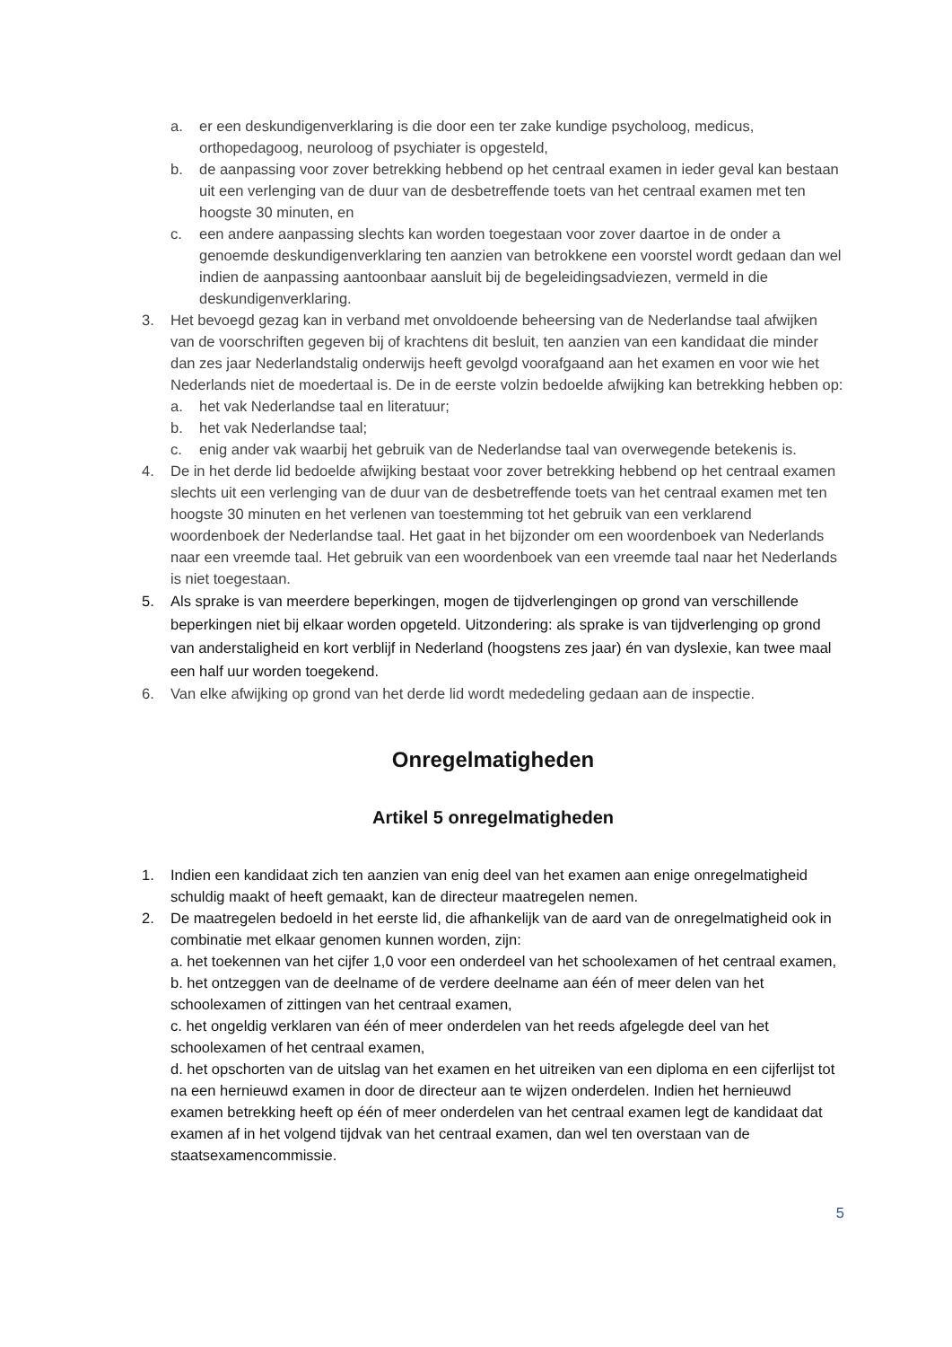a. er een deskundigenverklaring is die door een ter zake kundige psycholoog, medicus, orthopedagoog, neuroloog of psychiater is opgesteld,
b. de aanpassing voor zover betrekking hebbend op het centraal examen in ieder geval kan bestaan uit een verlenging van de duur van de desbetreffende toets van het centraal examen met ten hoogste 30 minuten, en
c. een andere aanpassing slechts kan worden toegestaan voor zover daartoe in de onder a genoemde deskundigenverklaring ten aanzien van betrokkene een voorstel wordt gedaan dan wel indien de aanpassing aantoonbaar aansluit bij de begeleidingsadviezen, vermeld in die deskundigenverklaring.
3. Het bevoegd gezag kan in verband met onvoldoende beheersing van de Nederlandse taal afwijken van de voorschriften gegeven bij of krachtens dit besluit, ten aanzien van een kandidaat die minder dan zes jaar Nederlandstalig onderwijs heeft gevolgd voorafgaand aan het examen en voor wie het Nederlands niet de moedertaal is. De in de eerste volzin bedoelde afwijking kan betrekking hebben op:
a. het vak Nederlandse taal en literatuur;
b. het vak Nederlandse taal;
c. enig ander vak waarbij het gebruik van de Nederlandse taal van overwegende betekenis is.
4. De in het derde lid bedoelde afwijking bestaat voor zover betrekking hebbend op het centraal examen slechts uit een verlenging van de duur van de desbetreffende toets van het centraal examen met ten hoogste 30 minuten en het verlenen van toestemming tot het gebruik van een verklarend woordenboek der Nederlandse taal. Het gaat in het bijzonder om een woordenboek van Nederlands naar een vreemde taal. Het gebruik van een woordenboek van een vreemde taal naar het Nederlands is niet toegestaan.
5. Als sprake is van meerdere beperkingen, mogen de tijdverlengingen op grond van verschillende beperkingen niet bij elkaar worden opgeteld. Uitzondering: als sprake is van tijdverlenging op grond van anderstaligheid en kort verblijf in Nederland (hoogstens zes jaar) én van dyslexie, kan twee maal een half uur worden toegekend.
6. Van elke afwijking op grond van het derde lid wordt mededeling gedaan aan de inspectie.
Onregelmatigheden
Artikel 5 onregelmatigheden
1. Indien een kandidaat zich ten aanzien van enig deel van het examen aan enige onregelmatigheid schuldig maakt of heeft gemaakt, kan de directeur maatregelen nemen.
2. De maatregelen bedoeld in het eerste lid, die afhankelijk van de aard van de onregelmatigheid ook in combinatie met elkaar genomen kunnen worden, zijn:
a. het toekennen van het cijfer 1,0 voor een onderdeel van het schoolexamen of het centraal examen,
b. het ontzeggen van de deelname of de verdere deelname aan één of meer delen van het schoolexamen of zittingen van het centraal examen,
c. het ongeldig verklaren van één of meer onderdelen van het reeds afgelegde deel van het schoolexamen of het centraal examen,
d. het opschorten van de uitslag van het examen en het uitreiken van een diploma en een cijferlijst tot na een hernieuwd examen in door de directeur aan te wijzen onderdelen. Indien het hernieuwd examen betrekking heeft op één of meer onderdelen van het centraal examen legt de kandidaat dat examen af in het volgend tijdvak van het centraal examen, dan wel ten overstaan van de staatsexamencommissie.
5